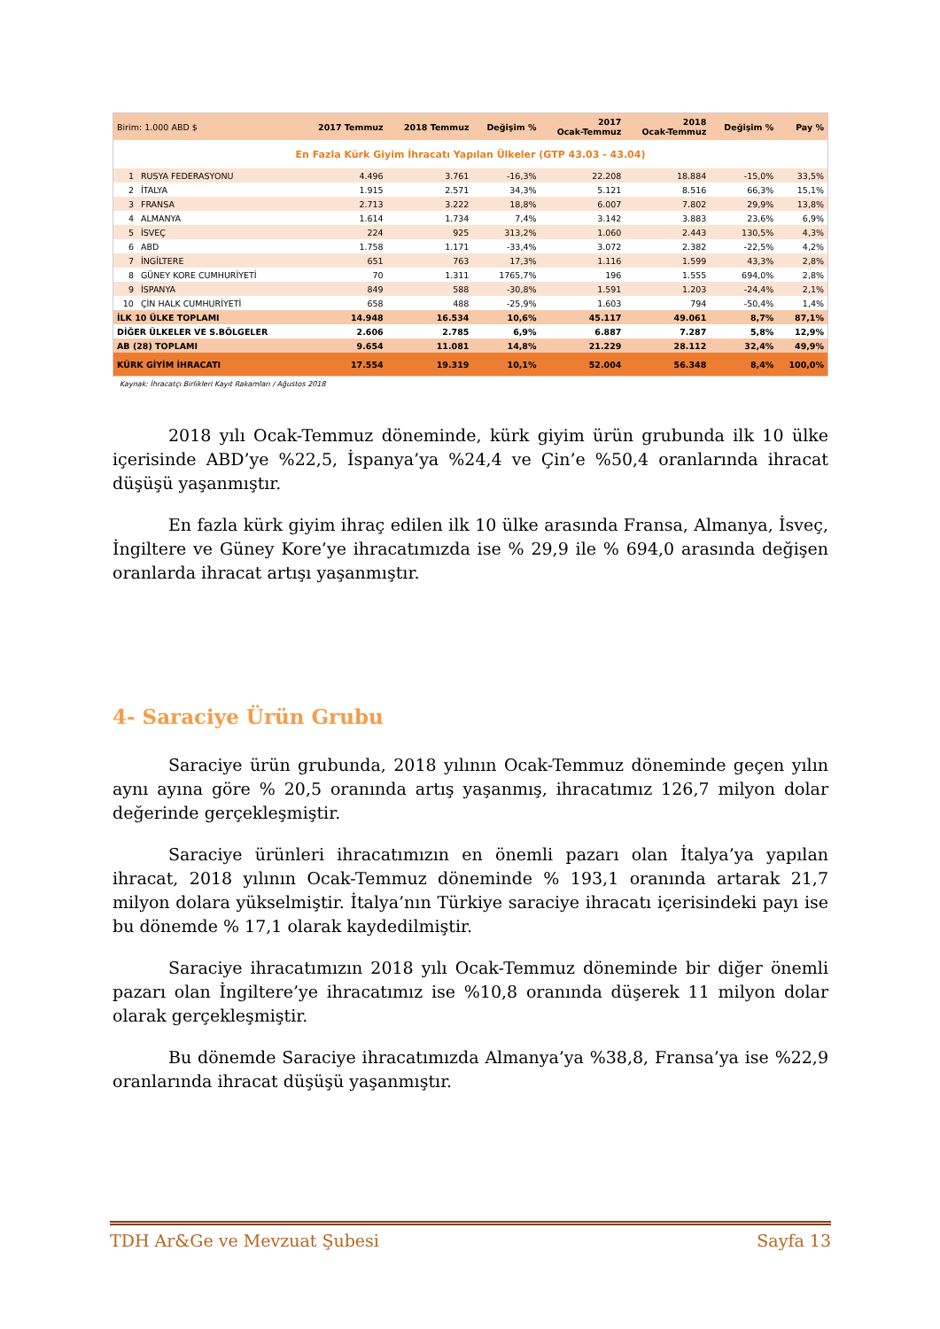| En Fazla Kürk Giyim İhracatı Yapılan Ülkeler (GTP 43.03 - 43.04) | | | | | | | | |
| Birim: 1.000 ABD $ | | 2017 Temmuz | 2018 Temmuz | Değişim % | 2017 Ocak-Temmuz | 2018 Ocak-Temmuz | Değişim % | Pay % |
| 1 | RUSYA FEDERASYONU | 4.496 | 3.761 | -16,3% | 22.208 | 18.884 | -15,0% | 33,5% |
| 2 | İTALYA | 1.915 | 2.571 | 34,3% | 5.121 | 8.516 | 66,3% | 15,1% |
| 3 | FRANSA | 2.713 | 3.222 | 18,8% | 6.007 | 7.802 | 29,9% | 13,8% |
| 4 | ALMANYA | 1.614 | 1.734 | 7,4% | 3.142 | 3.883 | 23,6% | 6,9% |
| 5 | İSVEÇ | 224 | 925 | 313,2% | 1.060 | 2.443 | 130,5% | 4,3% |
| 6 | ABD | 1.758 | 1.171 | -33,4% | 3.072 | 2.382 | -22,5% | 4,2% |
| 7 | İNGİLTERE | 651 | 763 | 17,3% | 1.116 | 1.599 | 43,3% | 2,8% |
| 8 | GÜNEY KORE CUMHURİYETİ | 70 | 1.311 | 1765,7% | 196 | 1.555 | 694,0% | 2,8% |
| 9 | İSPANYA | 849 | 588 | -30,8% | 1.591 | 1.203 | -24,4% | 2,1% |
| 10 | ÇİN HALK CUMHURİYETİ | 658 | 488 | -25,9% | 1.603 | 794 | -50,4% | 1,4% |
| İLK 10 ÜLKE TOPLAMI | | 14.948 | 16.534 | 10,6% | 45.117 | 49.061 | 8,7% | 87,1% |
| DİĞER ÜLKELER VE S.BÖLGELER | | 2.606 | 2.785 | 6,9% | 6.887 | 7.287 | 5,8% | 12,9% |
| AB (28) TOPLAMI | | 9.654 | 11.081 | 14,8% | 21.229 | 28.112 | 32,4% | 49,9% |
| KÜRK GİYİM İHRACATI | | 17.554 | 19.319 | 10,1% | 52.004 | 56.348 | 8,4% | 100,0% |
Kaynak: İhracatçı Birlikleri Kayıt Rakamları / Ağustos 2018
2018 yılı Ocak-Temmuz döneminde, kürk giyim ürün grubunda ilk 10 ülke içerisinde ABD’ye %22,5, İspanya’ya %24,4 ve Çin’e %50,4 oranlarında ihracat düşüşü yaşanmıştır.
En fazla kürk giyim ihraç edilen ilk 10 ülke arasında Fransa, Almanya, İsveç, İngiltere ve Güney Kore’ye ihracatımızda ise % 29,9 ile % 694,0 arasında değişen oranlarda ihracat artışı yaşanmıştır.
4- Saraciye Ürün Grubu
Saraciye ürün grubunda, 2018 yılının Ocak-Temmuz döneminde geçen yılın aynı ayına göre % 20,5 oranında artış yaşanmış, ihracatımız 126,7 milyon dolar değerinde gerçekleşmiştir.
Saraciye ürünleri ihracatımızın en önemli pazarı olan İtalya’ya yapılan ihracat, 2018 yılının Ocak-Temmuz döneminde % 193,1 oranında artarak 21,7 milyon dolara yükselmiştir. İtalya’nın Türkiye saraciye ihracatı içerisindeki payı ise bu dönemde % 17,1 olarak kaydedilmiştir.
Saraciye ihracatımızın 2018 yılı Ocak-Temmuz döneminde bir diğer önemli pazarı olan İngiltere’ye ihracatımız ise %10,8 oranında düşerek 11 milyon dolar olarak gerçekleşmiştir.
Bu dönemde Saraciye ihracatımızda Almanya’ya %38,8, Fransa’ya ise %22,9 oranlarında ihracat düşüşü yaşanmıştır.
TDH Ar&Ge ve Mevzuat Şubesi Sayfa 13